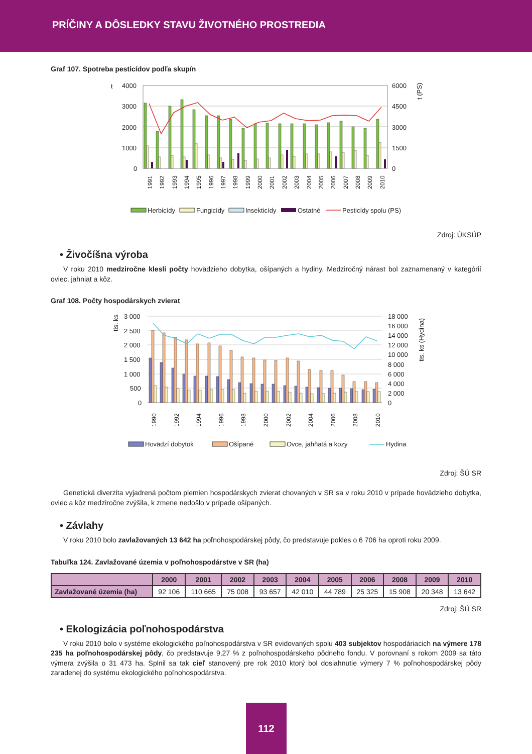PRÍČINY A DÔSLEDKY STAVU ŽIVOTNÉHO PROSTREDIA
Graf 107. Spotreba pesticídov podľa skupín
t
4000
3000
2000
1000
0
6000
4500
3000
1500
0
t (PS)
1991
1992
1993
1994
1995
1996
1997
1998
1999
2000
2001
2002
2003
2004
2005
2006
2007
2008
2009
2010
Herbicídy
Fungicídy
Insekticídy
Ostatné
Pesticídy spolu (PS)
Zdroj: ÚKSÚP
• Živočíšna výroba
V roku 2010 medziročne klesli počty hovädzieho dobytka, ošípaných a hydiny. Medziročný nárast bol zaznamenaný v kategórií oviec, jahniat a kôz.
Graf 108. Počty hospodárskych zvierat
tis. ks
3 000
2 500
2 000
1 500
1 000
500
0
18 000
16 000
14 000
12 000
10 000
8 000
6 000
4 000
2 000
0
tis. ks (Hydina)
1990
1992
1994
1996
1998
2000
2002
2004
2006
2008
2010
Hovädzí dobytok
Ošípané
Ovce, jahňatá a kozy
Hydina
Zdroj: ŠÚ SR
Genetická diverzita vyjadrená počtom plemien hospodárskych zvierat chovaných v SR sa v roku 2010 v prípade hovädzieho dobytka, oviec a kôz medziročne zvýšila, k zmene nedošlo v prípade ošípaných.
• Závlahy
V roku 2010 bolo zavlažovaných 13 642 ha poľnohospodárskej pôdy, čo predstavuje pokles o 6 706 ha oproti roku 2009.
Tabuľka 124. Zavlažované územia v poľnohospodárstve v SR (ha)
| | 2000 | 2001 | 2002 | 2003 | 2004 | 2005 | 2006 | 2008 | 2009 | 2010 |
| --- | --- | --- | --- | --- | --- | --- | --- | --- | --- | --- |
| Zavlažované územia (ha) | 92 106 | 110 665 | 75 008 | 93 657 | 42 010 | 44 789 | 25 325 | 15 908 | 20 348 | 13 642 |
Zdroj: ŠÚ SR
• Ekologizácia poľnohospodárstva
V roku 2010 bolo v systéme ekologického poľnohospodárstva v SR evidovaných spolu 403 subjektov hospodáriacich na výmere 178 235 ha poľnohospodárskej pôdy, čo predstavuje 9,27 % z poľnohospodárskeho pôdneho fondu. V porovnaní s rokom 2009 sa táto výmera zvýšila o 31 473 ha. Splnil sa tak cieľ stanovený pre rok 2010 ktorý bol dosiahnutie výmery 7 % poľnohospodárskej pôdy zaradenej do systému ekologického poľnohospodárstva.
112